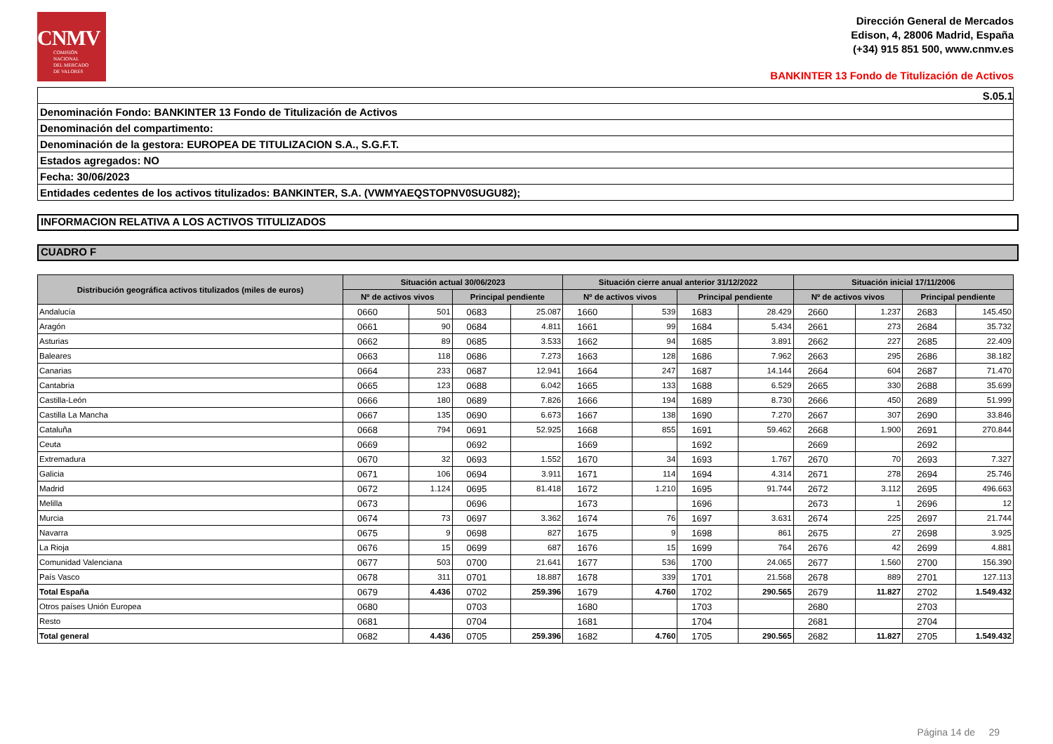CNMV
COMISIÓN
NACIONAL
DEL MERCADO
DE VALORES
Dirección General de Mercados
Edison, 4, 28006 Madrid, España
(+34) 915 851 500, www.cnmv.es
BANKINTER 13 Fondo de Titulización de Activos
S.05.1
Denominación Fondo: BANKINTER 13 Fondo de Titulización de Activos
Denominación del compartimento:
Denominación de la gestora: EUROPEA DE TITULIZACION S.A., S.G.F.T.
Estados agregados: NO
Fecha: 30/06/2023
Entidades cedentes de los activos titulizados: BANKINTER, S.A. (VWMYAEQSTOPNV0SUGU82);
INFORMACION RELATIVA A LOS ACTIVOS TITULIZADOS
CUADRO F
| Distribución geográfica activos titulizados (miles de euros) | Situación actual 30/06/2023 | | | | Situación cierre anual anterior 31/12/2022 | | | | Situación inicial 17/11/2006 | | | |
| --- | --- | --- | --- | --- | --- | --- | --- | --- | --- | --- | --- | --- |
| | Nº de activos vivos | | Principal pendiente | | Nº de activos vivos | | Principal pendiente | | Nº de activos vivos | | Principal pendiente | |
| Andalucía | 0660 | 501 | 0683 | 25.087 | 1660 | 539 | 1683 | 28.429 | 2660 | 1.237 | 2683 | 145.450 |
| Aragón | 0661 | 90 | 0684 | 4.811 | 1661 | 99 | 1684 | 5.434 | 2661 | 273 | 2684 | 35.732 |
| Asturias | 0662 | 89 | 0685 | 3.533 | 1662 | 94 | 1685 | 3.891 | 2662 | 227 | 2685 | 22.409 |
| Baleares | 0663 | 118 | 0686 | 7.273 | 1663 | 128 | 1686 | 7.962 | 2663 | 295 | 2686 | 38.182 |
| Canarias | 0664 | 233 | 0687 | 12.941 | 1664 | 247 | 1687 | 14.144 | 2664 | 604 | 2687 | 71.470 |
| Cantabria | 0665 | 123 | 0688 | 6.042 | 1665 | 133 | 1688 | 6.529 | 2665 | 330 | 2688 | 35.699 |
| Castilla-León | 0666 | 180 | 0689 | 7.826 | 1666 | 194 | 1689 | 8.730 | 2666 | 450 | 2689 | 51.999 |
| Castilla La Mancha | 0667 | 135 | 0690 | 6.673 | 1667 | 138 | 1690 | 7.270 | 2667 | 307 | 2690 | 33.846 |
| Cataluña | 0668 | 794 | 0691 | 52.925 | 1668 | 855 | 1691 | 59.462 | 2668 | 1.900 | 2691 | 270.844 |
| Ceuta | 0669 | | 0692 | | 1669 | | 1692 | | 2669 | | 2692 | |
| Extremadura | 0670 | 32 | 0693 | 1.552 | 1670 | 34 | 1693 | 1.767 | 2670 | 70 | 2693 | 7.327 |
| Galicia | 0671 | 106 | 0694 | 3.911 | 1671 | 114 | 1694 | 4.314 | 2671 | 278 | 2694 | 25.746 |
| Madrid | 0672 | 1.124 | 0695 | 81.418 | 1672 | 1.210 | 1695 | 91.744 | 2672 | 3.112 | 2695 | 496.663 |
| Melilla | 0673 | | 0696 | | 1673 | | 1696 | | 2673 | 1 | 2696 | 12 |
| Murcia | 0674 | 73 | 0697 | 3.362 | 1674 | 76 | 1697 | 3.631 | 2674 | 225 | 2697 | 21.744 |
| Navarra | 0675 | 9 | 0698 | 827 | 1675 | 9 | 1698 | 861 | 2675 | 27 | 2698 | 3.925 |
| La Rioja | 0676 | 15 | 0699 | 687 | 1676 | 15 | 1699 | 764 | 2676 | 42 | 2699 | 4.881 |
| Comunidad Valenciana | 0677 | 503 | 0700 | 21.641 | 1677 | 536 | 1700 | 24.065 | 2677 | 1.560 | 2700 | 156.390 |
| País Vasco | 0678 | 311 | 0701 | 18.887 | 1678 | 339 | 1701 | 21.568 | 2678 | 889 | 2701 | 127.113 |
| Total España | 0679 | 4.436 | 0702 | 259.396 | 1679 | 4.760 | 1702 | 290.565 | 2679 | 11.827 | 2702 | 1.549.432 |
| Otros países Unión Europea | 0680 | | 0703 | | 1680 | | 1703 | | 2680 | | 2703 | |
| Resto | 0681 | | 0704 | | 1681 | | 1704 | | 2681 | | 2704 | |
| Total general | 0682 | 4.436 | 0705 | 259.396 | 1682 | 4.760 | 1705 | 290.565 | 2682 | 11.827 | 2705 | 1.549.432 |
Página 14 de 29